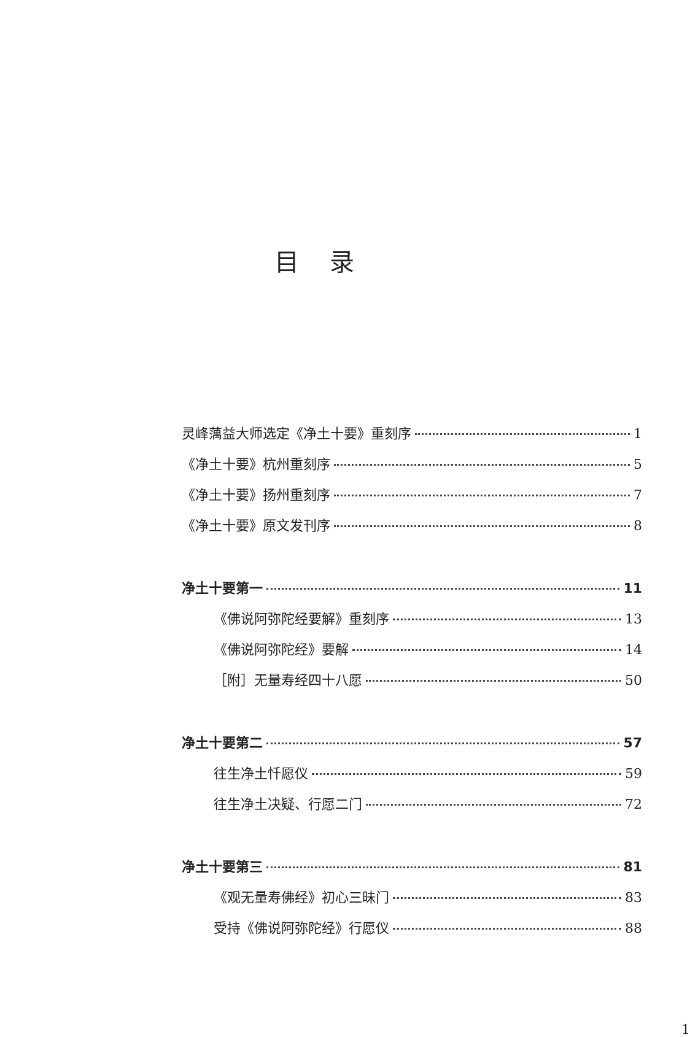目录
灵峰蕅益大师选定《净土十要》重刻序 1
《净土十要》杭州重刻序 5
《净土十要》扬州重刻序 7
《净土十要》原文发刊序 8
净土十要第一 11
《佛说阿弥陀经要解》重刻序 13
《佛说阿弥陀经》要解 14
［附］无量寿经四十八愿 50
净土十要第二 57
往生净土忏愿仪 59
往生净土决疑、行愿二门 72
净土十要第三 81
《观无量寿佛经》初心三昧门 83
受持《佛说阿弥陀经》行愿仪 88
1